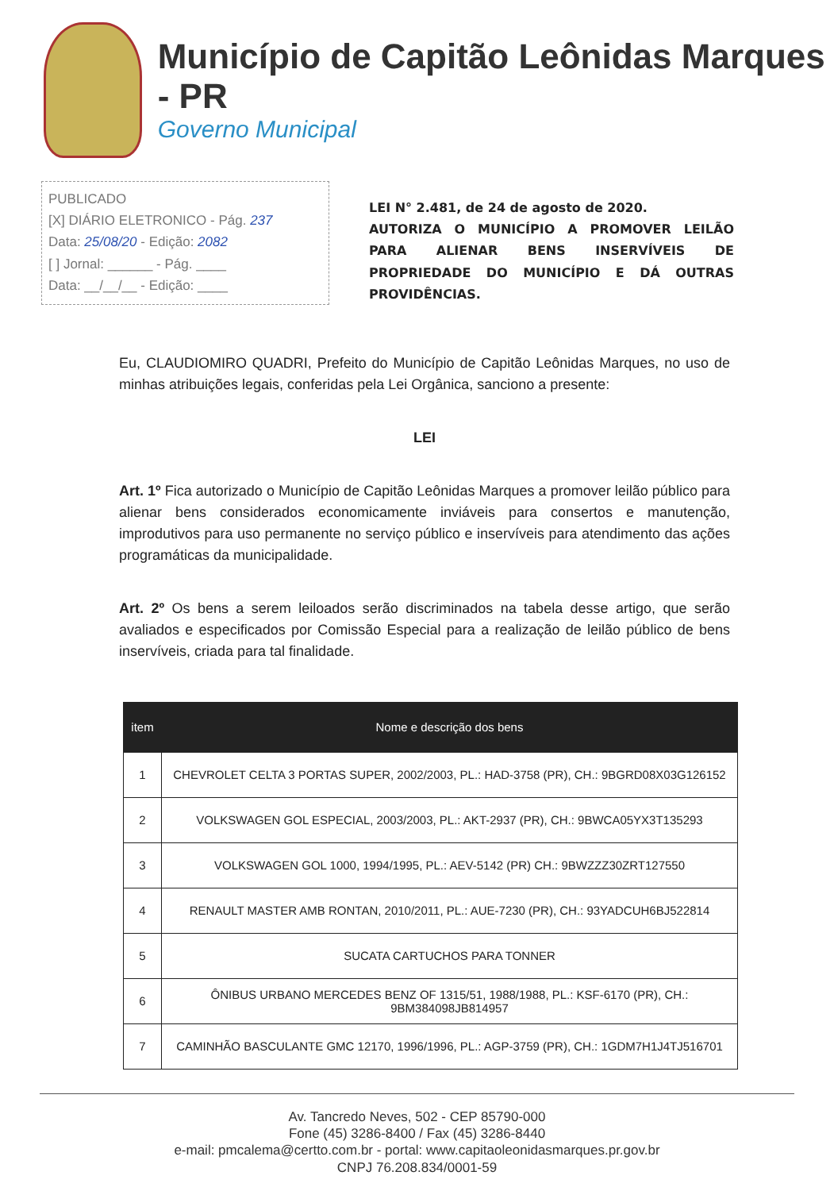Município de Capitão Leônidas Marques - PR
Governo Municipal
PUBLICADO
[X] DIÁRIO ELETRONICO - Pág. 237
Data: 25/08/20 - Edição: 2082
[ ] Jornal: ______ - Pág. ____
Data: __/__/__ - Edição: ____
LEI N° 2.481, de 24 de agosto de 2020.
AUTORIZA O MUNICÍPIO A PROMOVER LEILÃO PARA ALIENAR BENS INSERVÍVEIS DE PROPRIEDADE DO MUNICÍPIO E DÁ OUTRAS PROVIDÊNCIAS.
Eu, CLAUDIOMIRO QUADRI, Prefeito do Município de Capitão Leônidas Marques, no uso de minhas atribuições legais, conferidas pela Lei Orgânica, sanciono a presente:
LEI
Art. 1º Fica autorizado o Município de Capitão Leônidas Marques a promover leilão público para alienar bens considerados economicamente inviáveis para consertos e manutenção, improdutivos para uso permanente no serviço público e inservíveis para atendimento das ações programáticas da municipalidade.
Art. 2º Os bens a serem leiloados serão discriminados na tabela desse artigo, que serão avaliados e especificados por Comissão Especial para a realização de leilão público de bens inservíveis, criada para tal finalidade.
| item | Nome e descrição dos bens |
| --- | --- |
| 1 | CHEVROLET CELTA 3 PORTAS SUPER, 2002/2003, PL.: HAD-3758 (PR), CH.: 9BGRD08X03G126152 |
| 2 | VOLKSWAGEN GOL ESPECIAL, 2003/2003, PL.: AKT-2937 (PR), CH.: 9BWCA05YX3T135293 |
| 3 | VOLKSWAGEN GOL 1000, 1994/1995, PL.: AEV-5142 (PR) CH.: 9BWZZZ30ZRT127550 |
| 4 | RENAULT MASTER AMB RONTAN, 2010/2011, PL.: AUE-7230 (PR), CH.: 93YADCUH6BJ522814 |
| 5 | SUCATA CARTUCHOS PARA TONNER |
| 6 | ÔNIBUS URBANO MERCEDES BENZ OF 1315/51, 1988/1988, PL.: KSF-6170 (PR), CH.: 9BM384098JB814957 |
| 7 | CAMINHÃO BASCULANTE GMC 12170, 1996/1996, PL.: AGP-3759 (PR), CH.: 1GDM7H1J4TJ516701 |
Av. Tancredo Neves, 502 - CEP 85790-000
Fone (45) 3286-8400 / Fax (45) 3286-8440
e-mail: pmcalema@certto.com.br - portal: www.capitaoleonidasmarques.pr.gov.br
CNPJ 76.208.834/0001-59